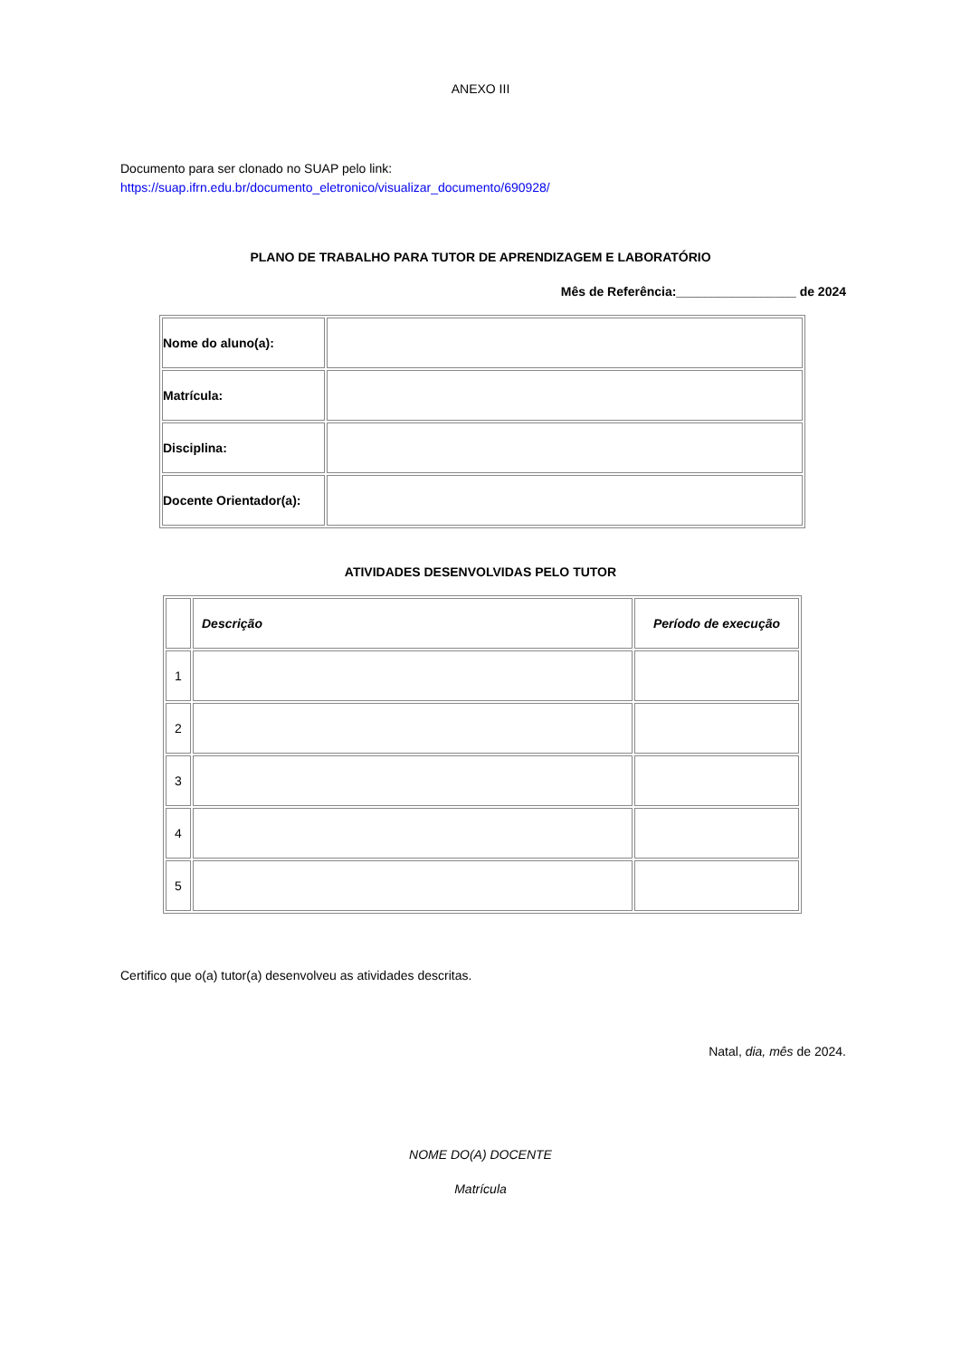ANEXO III
Documento para ser clonado no SUAP pelo link:
https://suap.ifrn.edu.br/documento_eletronico/visualizar_documento/690928/
PLANO DE TRABALHO PARA TUTOR DE APRENDIZAGEM E LABORATÓRIO
Mês de Referência:_________________ de 2024
| Nome do aluno(a): | |
| Matrícula: | |
| Disciplina: | |
| Docente Orientador(a): | |
ATIVIDADES DESENVOLVIDAS PELO TUTOR
| | Descrição | Período de execução |
| 1 | | |
| 2 | | |
| 3 | | |
| 4 | | |
| 5 | | |
Certifico que o(a) tutor(a) desenvolveu as atividades descritas.
Natal, dia, mês de 2024.
NOME DO(A) DOCENTE
Matrícula